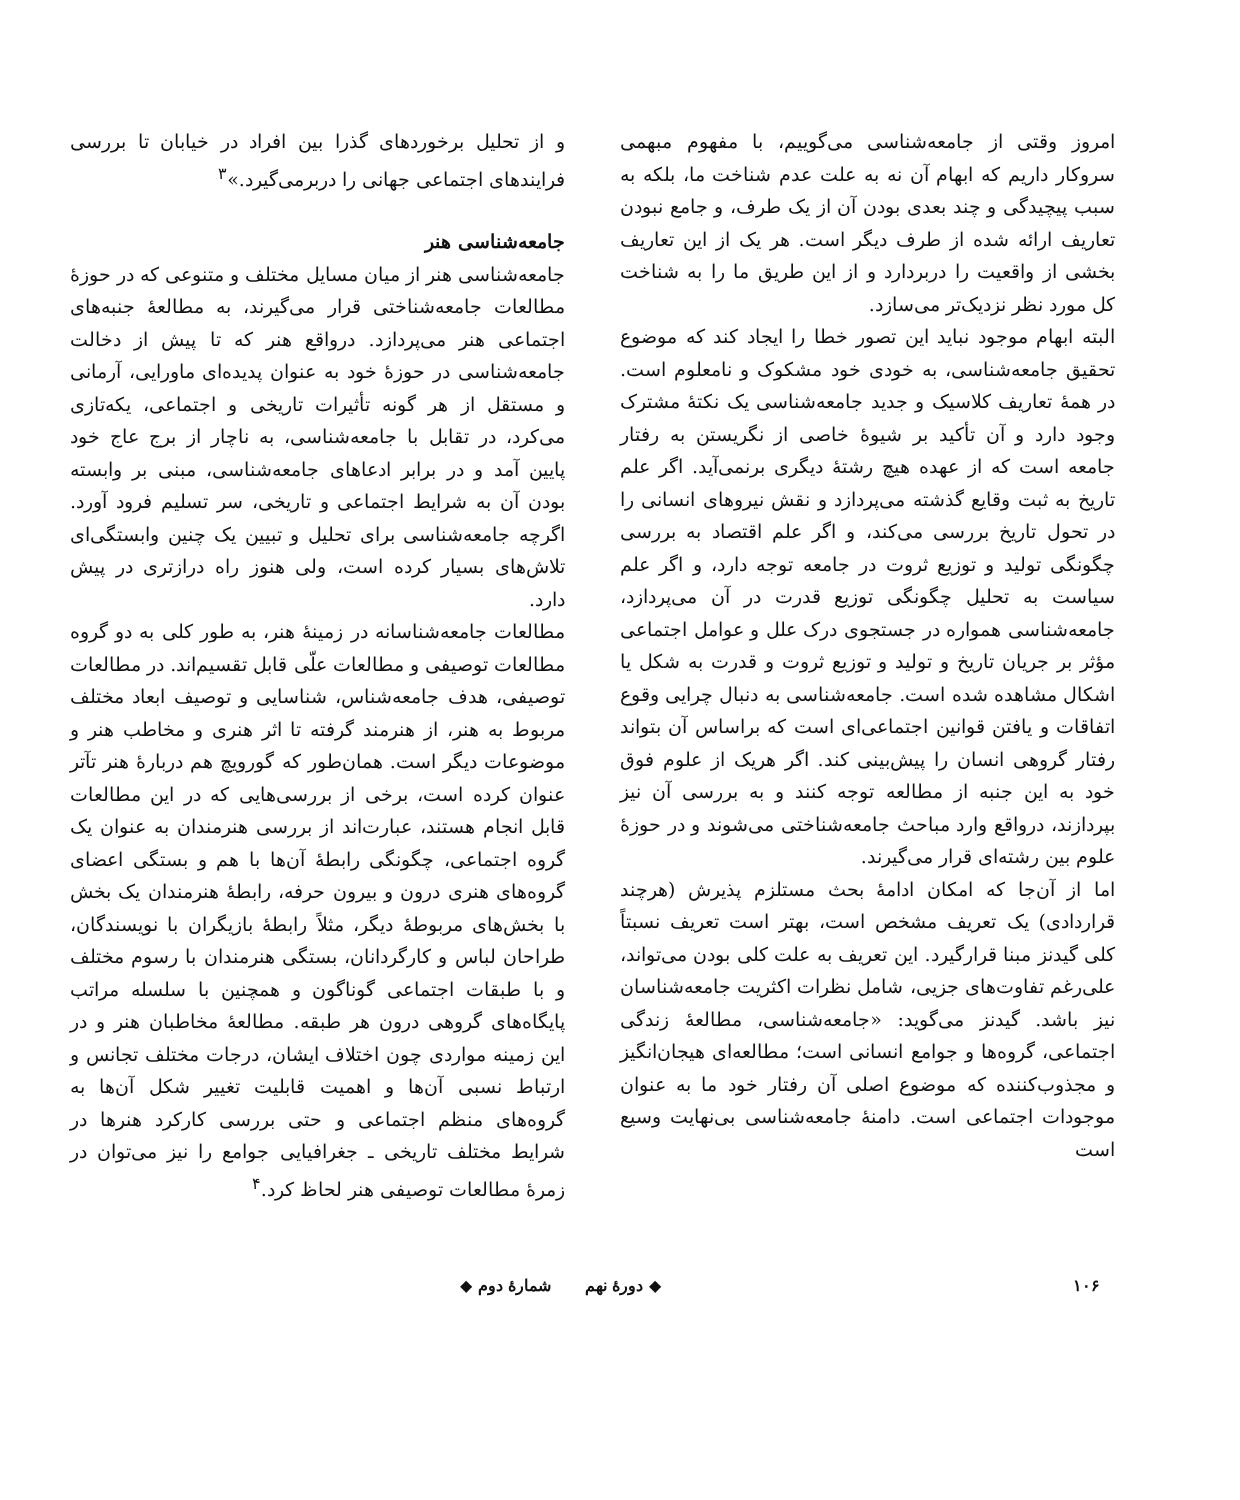امروز وقتی از جامعه‌شناسی می‌گوییم، با مفهوم مبهمی سروکار داریم که ابهام آن نه به علت عدم شناخت ما، بلکه به سبب پیچیدگی و چند بعدی بودن آن از یک طرف، و جامع نبودن تعاریف ارائه شده از طرف دیگر است. هر یک از این تعاریف بخشی از واقعیت را دربردارد و از این طریق ما را به شناخت کل مورد نظر نزدیک‌تر می‌سازد.
البته ابهام موجود نباید این تصور خطا را ایجاد کند که موضوع تحقیق جامعه‌شناسی، به خودی خود مشکوک و نامعلوم است. در همهٔ تعاریف کلاسیک و جدید جامعه‌شناسی یک نکتهٔ مشترک وجود دارد و آن تأکید بر شیوهٔ خاصی از نگریستن به رفتار جامعه است که از عهده هیچ رشتهٔ دیگری برنمی‌آید. اگر علم تاریخ به ثبت وقایع گذشته می‌پردازد و نقش نیروهای انسانی را در تحول تاریخ بررسی می‌کند، و اگر علم اقتصاد به بررسی چگونگی تولید و توزیع ثروت در جامعه توجه دارد، و اگر علم سیاست به تحلیل چگونگی توزیع قدرت در آن می‌پردازد، جامعه‌شناسی همواره در جستجوی درک علل و عوامل اجتماعی مؤثر بر جریان تاریخ و تولید و توزیع ثروت و قدرت به شکل یا اشکال مشاهده شده است. جامعه‌شناسی به دنبال چرایی وقوع اتفاقات و یافتن قوانین اجتماعی‌ای است که براساس آن بتواند رفتار گروهی انسان را پیش‌بینی کند. اگر هریک از علوم فوق خود به این جنبه از مطالعه توجه کنند و به بررسی آن نیز بپردازند، درواقع وارد مباحث جامعه‌شناختی می‌شوند و در حوزهٔ علوم بین رشته‌ای قرار می‌گیرند.
اما از آن‌جا که امکان ادامهٔ بحث مستلزم پذیرش (هرچند قراردادی) یک تعریف مشخص است، بهتر است تعریف نسبتاً کلی گیدنز مبنا قرارگیرد. این تعریف به علت کلی بودن می‌تواند، علی‌رغم تفاوت‌های جزیی، شامل نظرات اکثریت جامعه‌شناسان نیز باشد. گیدنز می‌گوید: «جامعه‌شناسی، مطالعهٔ زندگی اجتماعی، گروه‌ها و جوامع انسانی است؛ مطالعه‌ای هیجان‌انگیز و مجذوب‌کننده که موضوع اصلی آن رفتار خود ما به عنوان موجودات اجتماعی است. دامنهٔ جامعه‌شناسی بی‌نهایت وسیع است
و از تحلیل برخوردهای گذرا بین افراد در خیابان تا بررسی فرایندهای اجتماعی جهانی را دربرمی‌گیرد.»<sup>۳</sup>
جامعه‌شناسی هنر
جامعه‌شناسی هنر از میان مسایل مختلف و متنوعی که در حوزهٔ مطالعات جامعه‌شناختی قرار می‌گیرند، به مطالعهٔ جنبه‌های اجتماعی هنر می‌پردازد. درواقع هنر که تا پیش از دخالت جامعه‌شناسی در حوزهٔ خود به عنوان پدیده‌ای ماورایی، آرمانی و مستقل از هر گونه تأثیرات تاریخی و اجتماعی، یکه‌تازی می‌کرد، در تقابل با جامعه‌شناسی، به ناچار از برج عاج خود پایین آمد و در برابر ادعاهای جامعه‌شناسی، مبنی بر وابسته بودن آن به شرایط اجتماعی و تاریخی، سر تسلیم فرود آورد. اگرچه جامعه‌شناسی برای تحلیل و تبیین یک چنین وابستگی‌ای تلاش‌های بسیار کرده است، ولی هنوز راه درازتری در پیش دارد.
مطالعات جامعه‌شناسانه در زمینهٔ هنر، به طور کلی به دو گروه مطالعات توصیفی و مطالعات علّی قابل تقسیم‌اند. در مطالعات توصیفی، هدف جامعه‌شناس، شناسایی و توصیف ابعاد مختلف مربوط به هنر، از هنرمند گرفته تا اثر هنری و مخاطب هنر و موضوعات دیگر است. همان‌طور که گورویچ هم دربارهٔ هنر تآتر عنوان کرده است، برخی از بررسی‌هایی که در این مطالعات قابل انجام هستند، عبارت‌اند از بررسی هنرمندان به عنوان یک گروه اجتماعی، چگونگی رابطهٔ آن‌ها با هم و بستگی اعضای گروه‌های هنری درون و بیرون حرفه، رابطهٔ هنرمندان یک بخش با بخش‌های مربوطهٔ دیگر، مثلاً رابطهٔ بازیگران با نویسندگان، طراحان لباس و کارگردانان، بستگی هنرمندان با رسوم مختلف و با طبقات اجتماعی گوناگون و همچنین با سلسله مراتب پایگاه‌های گروهی درون هر طبقه. مطالعهٔ مخاطبان هنر و در این زمینه مواردی چون اختلاف ایشان، درجات مختلف تجانس و ارتباط نسبی آن‌ها و اهمیت قابلیت تغییر شکل آن‌ها به گروه‌های منظم اجتماعی و حتی بررسی کارکرد هنرها در شرایط مختلف تاریخی ـ جغرافیایی جوامع را نیز می‌توان در زمرهٔ مطالعات توصیفی هنر لحاظ کرد.<sup>۴</sup>
۱۰۶ ◆ دورهٔ نهم شمارهٔ دوم ◆